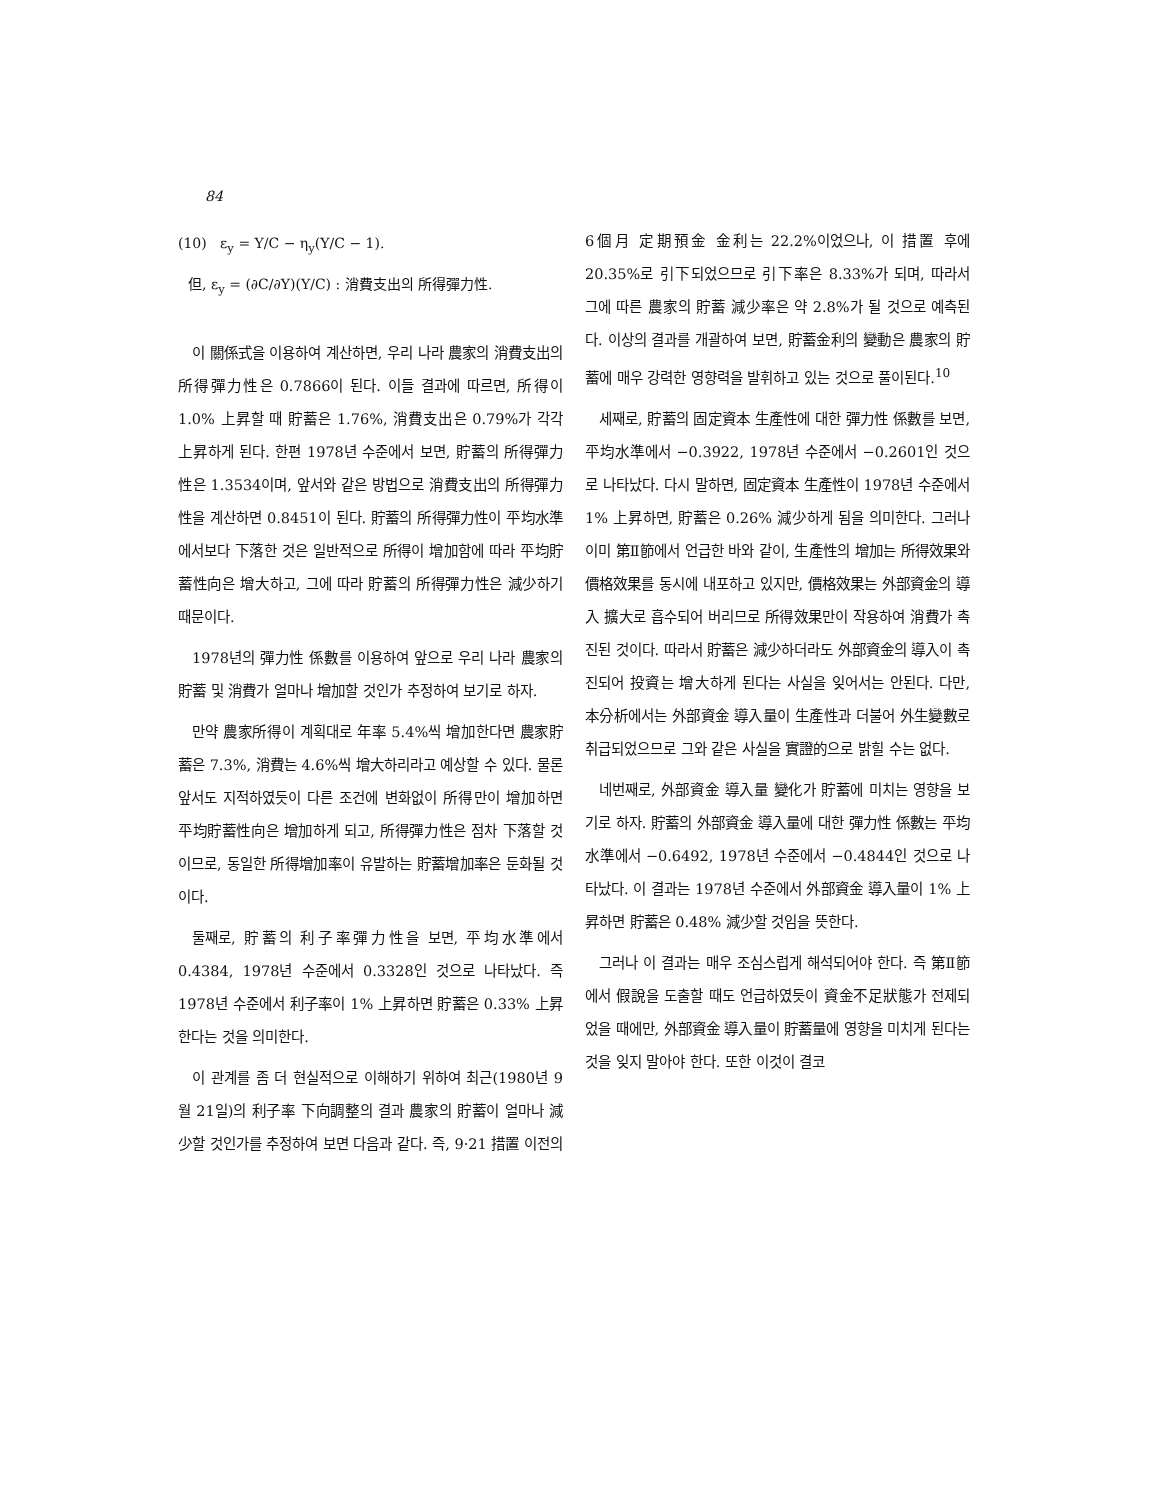84
(10) ε<sub>y</sub> = Y/C − η<sub>y</sub>(Y/C − 1).
但, ε<sub>y</sub> = (∂C/∂Y)(Y/C) : 消費支出의 所得彈力性.
이 關係式을 이용하여 계산하면, 우리 나라 農家의 消費支出의 所得彈力性은 0.7866이 된다. 이들 결과에 따르면, 所得이 1.0% 上昇할 때 貯蓄은 1.76%, 消費支出은 0.79%가 각각 上昇하게 된다. 한편 1978년 수준에서 보면, 貯蓄의 所得彈力性은 1.3534이며, 앞서와 같은 방법으로 消費支出의 所得彈力性을 계산하면 0.8451이 된다. 貯蓄의 所得彈力性이 平均水準에서보다 下落한 것은 일반적으로 所得이 增加함에 따라 平均貯蓄性向은 增大하고, 그에 따라 貯蓄의 所得彈力性은 減少하기 때문이다.
1978년의 彈力性 係數를 이용하여 앞으로 우리 나라 農家의 貯蓄 및 消費가 얼마나 增加할 것인가 추정하여 보기로 하자.
만약 農家所得이 계획대로 年率 5.4%씩 增加한다면 農家貯蓄은 7.3%, 消費는 4.6%씩 增大하리라고 예상할 수 있다. 물론 앞서도 지적하였듯이 다른 조건에 변화없이 所得만이 增加하면 平均貯蓄性向은 增加하게 되고, 所得彈力性은 점차 下落할 것이므로, 동일한 所得增加率이 유발하는 貯蓄增加率은 둔화될 것이다.
둘째로, 貯蓄의 利子率彈力性을 보면, 平均水準에서 0.4384, 1978년 수준에서 0.3328인 것으로 나타났다. 즉 1978년 수준에서 利子率이 1% 上昇하면 貯蓄은 0.33% 上昇한다는 것을 의미한다.
이 관계를 좀 더 현실적으로 이해하기 위하여 최근(1980년 9월 21일)의 利子率 下向調整의 결과 農家의 貯蓄이 얼마나 減少할 것인가를 추정하여 보면 다음과 같다. 즉, 9·21 措置 이전의
6個月 定期預金 金利는 22.2%이었으나, 이 措置 후에 20.35%로 引下되었으므로 引下率은 8.33%가 되며, 따라서 그에 따른 農家의 貯蓄 減少率은 약 2.8%가 될 것으로 예측된다. 이상의 결과를 개괄하여 보면, 貯蓄金利의 變動은 農家의 貯蓄에 매우 강력한 영향력을 발휘하고 있는 것으로 풀이된다.<sup>10</sup>
세째로, 貯蓄의 固定資本 生產性에 대한 彈力性 係數를 보면, 平均水準에서 −0.3922, 1978년 수준에서 −0.2601인 것으로 나타났다. 다시 말하면, 固定資本 生產性이 1978년 수준에서 1% 上昇하면, 貯蓄은 0.26% 減少하게 됨을 의미한다. 그러나 이미 第Ⅱ節에서 언급한 바와 같이, 生產性의 增加는 所得效果와 價格效果를 동시에 내포하고 있지만, 價格效果는 外部資金의 導入 擴大로 흡수되어 버리므로 所得效果만이 작용하여 消費가 촉진된 것이다. 따라서 貯蓄은 減少하더라도 外部資金의 導入이 촉진되어 投資는 增大하게 된다는 사실을 잊어서는 안된다. 다만, 本分析에서는 外部資金 導入量이 生產性과 더불어 外生變數로 취급되었으므로 그와 같은 사실을 實證的으로 밝힐 수는 없다.
네번째로, 外部資金 導入量 變化가 貯蓄에 미치는 영향을 보기로 하자. 貯蓄의 外部資金 導入量에 대한 彈力性 係數는 平均水準에서 −0.6492, 1978년 수준에서 −0.4844인 것으로 나타났다. 이 결과는 1978년 수준에서 外部資金 導入量이 1% 上昇하면 貯蓄은 0.48% 減少할 것임을 뜻한다.
그러나 이 결과는 매우 조심스럽게 해석되어야 한다. 즉 第Ⅱ節에서 假說을 도출할 때도 언급하였듯이 資金不足狀態가 전제되었을 때에만, 外部資金 導入量이 貯蓄量에 영향을 미치게 된다는 것을 잊지 말아야 한다. 또한 이것이 결코